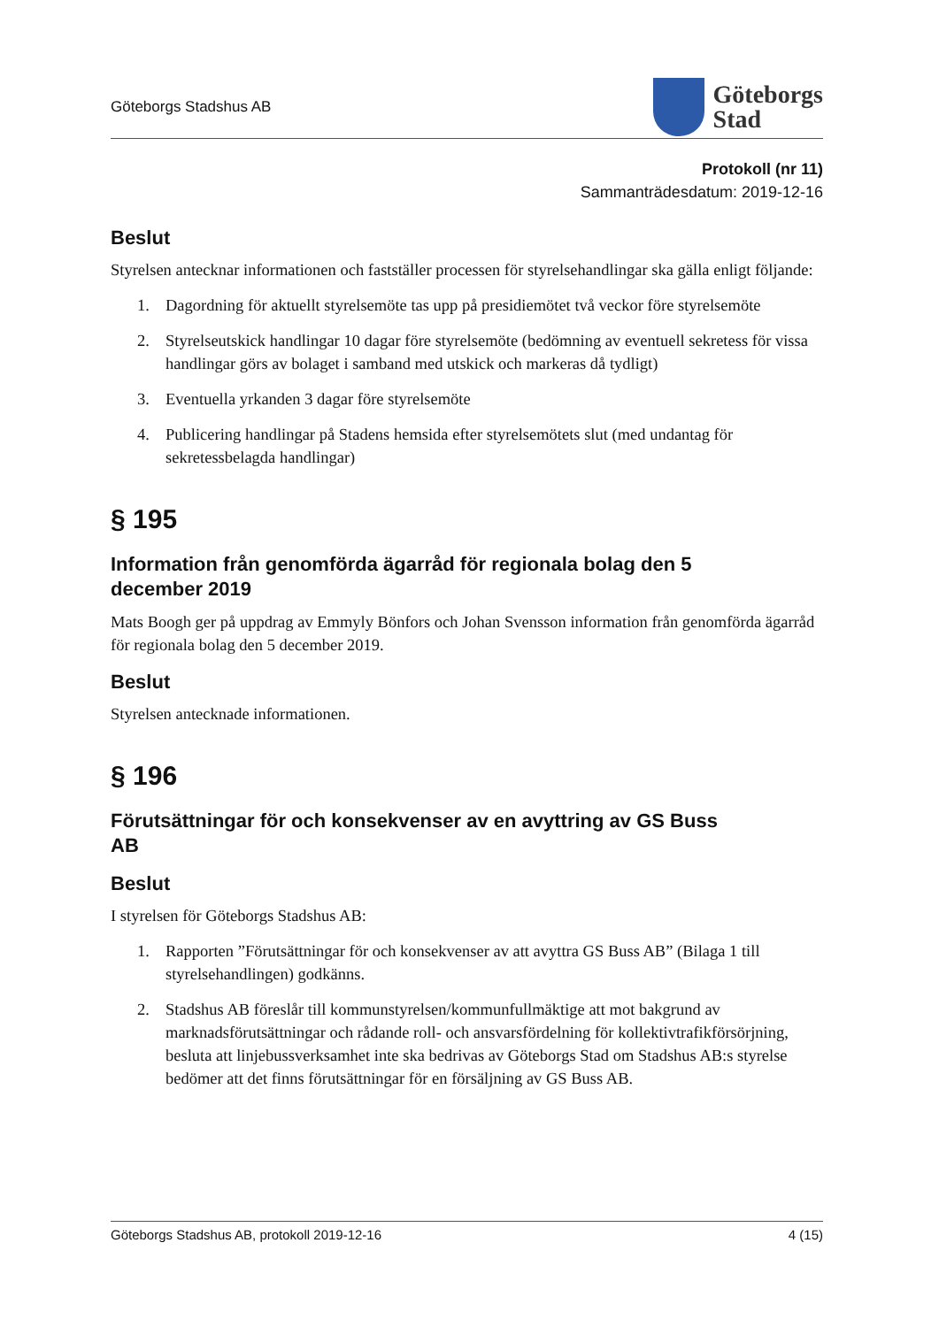Göteborgs Stadshus AB
Göteborgs
Stad
Protokoll (nr 11)
Sammanträdesdatum: 2019-12-16
Beslut
Styrelsen antecknar informationen och fastställer processen för styrelsehandlingar ska gälla enligt följande:
1. Dagordning för aktuellt styrelsemöte tas upp på presidiemötet två veckor före styrelsemöte
2. Styrelseutskick handlingar 10 dagar före styrelsemöte (bedömning av eventuell sekretess för vissa handlingar görs av bolaget i samband med utskick och markeras då tydligt)
3. Eventuella yrkanden 3 dagar före styrelsemöte
4. Publicering handlingar på Stadens hemsida efter styrelsemötets slut (med undantag för sekretessbelagda handlingar)
§ 195
Information från genomförda ägarråd för regionala bolag den 5 december 2019
Mats Boogh ger på uppdrag av Emmyly Bönfors och Johan Svensson information från genomförda ägarråd för regionala bolag den 5 december 2019.
Beslut
Styrelsen antecknade informationen.
§ 196
Förutsättningar för och konsekvenser av en avyttring av GS Buss AB
Beslut
I styrelsen för Göteborgs Stadshus AB:
1. Rapporten ”Förutsättningar för och konsekvenser av att avyttra GS Buss AB” (Bilaga 1 till styrelsehandlingen) godkänns.
2. Stadshus AB föreslår till kommunstyrelsen/kommunfullmäktige att mot bakgrund av marknadsförutsättningar och rådande roll- och ansvarsfördelning för kollektivtrafikförsörjning, besluta att linjebussverksamhet inte ska bedrivas av Göteborgs Stad om Stadshus AB:s styrelse bedömer att det finns förutsättningar för en försäljning av GS Buss AB.
Göteborgs Stadshus AB, protokoll 2019-12-16 4 (15)